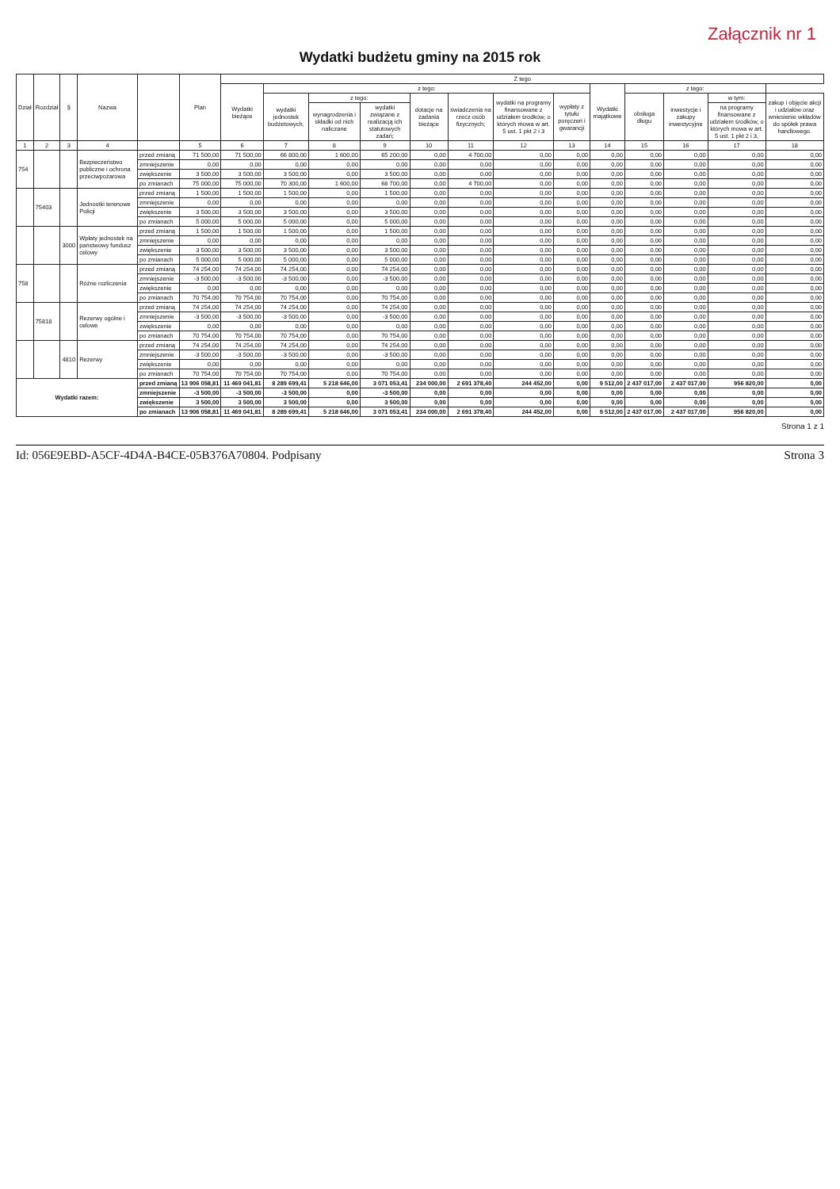Załącznik nr 1
Wydatki budżetu gminy na 2015 rok
| Dział | Rozdział | § | Nazwa | | Plan | Z tego | | | | | | | | | | | | |
| --- | --- | --- | --- | --- | --- | --- | --- | --- | --- | --- | --- | --- | --- | --- | --- | --- | --- | --- |
| | | | | | | Wydatki bieżące | z tego: | | | | | | | Wydatki majątkowe | z tego: | | | |
| | | | | | | | wydatki jednostek budżetowych, | z tego: | | dotacje na zadania bieżące | świadczenia na rzecz osób fizycznych; | wydatki na programy finansowane z udziałem środków, o których mowa w art. 5 ust. 1 pkt 2 i 3 | wypłaty z tytułu poręczeń i gwarancji | | obsługa długu | inwestycje i zakupy inwestycyjne | w tym: | zakup i objęcie akcji i udziałów oraz wniesienie wkładów do spółek prawa handlowego. |
| | | | | | | | | wynagrodzenia i składki od nich naliczane | wydatki związane z realizacją ich statutowych zadań; | | | | | | | | na programy finansowane z udziałem środków, o których mowa w art. 5 ust. 1 pkt 2 i 3, | |
| 1 | 2 | 3 | 4 | | 5 | 6 | 7 | 8 | 9 | 10 | 11 | 12 | 13 | 14 | 15 | 16 | 17 | 18 |
| 754 | | | Bezpieczeństwo publiczne i ochrona przeciwpożarowa | przed zmianą | 71 500,00 | 71 500,00 | 66 800,00 | 1 600,00 | 65 200,00 | 0,00 | 4 700,00 | 0,00 | 0,00 | 0,00 | 0,00 | 0,00 | 0,00 | 0,00 |
| | | | | zmniejszenie | 0,00 | 0,00 | 0,00 | 0,00 | 0,00 | 0,00 | 0,00 | 0,00 | 0,00 | 0,00 | 0,00 | 0,00 | 0,00 | 0,00 |
| | | | | zwiększenie | 3 500,00 | 3 500,00 | 3 500,00 | 0,00 | 3 500,00 | 0,00 | 0,00 | 0,00 | 0,00 | 0,00 | 0,00 | 0,00 | 0,00 | 0,00 |
| | | | | po zmianach | 75 000,00 | 75 000,00 | 70 300,00 | 1 600,00 | 68 700,00 | 0,00 | 4 700,00 | 0,00 | 0,00 | 0,00 | 0,00 | 0,00 | 0,00 | 0,00 |
| | 75403 | | Jednostki terenowe Policji | przed zmianą | 1 500,00 | 1 500,00 | 1 500,00 | 0,00 | 1 500,00 | 0,00 | 0,00 | 0,00 | 0,00 | 0,00 | 0,00 | 0,00 | 0,00 | 0,00 |
| | | | | zmniejszenie | 0,00 | 0,00 | 0,00 | 0,00 | 0,00 | 0,00 | 0,00 | 0,00 | 0,00 | 0,00 | 0,00 | 0,00 | 0,00 | 0,00 |
| | | | | zwiększenie | 3 500,00 | 3 500,00 | 3 500,00 | 0,00 | 3 500,00 | 0,00 | 0,00 | 0,00 | 0,00 | 0,00 | 0,00 | 0,00 | 0,00 | 0,00 |
| | | | | po zmianach | 5 000,00 | 5 000,00 | 5 000,00 | 0,00 | 5 000,00 | 0,00 | 0,00 | 0,00 | 0,00 | 0,00 | 0,00 | 0,00 | 0,00 | 0,00 |
| | | 3000 | Wpłaty jednostek na państwowy fundusz celowy | przed zmianą | 1 500,00 | 1 500,00 | 1 500,00 | 0,00 | 1 500,00 | 0,00 | 0,00 | 0,00 | 0,00 | 0,00 | 0,00 | 0,00 | 0,00 | 0,00 |
| | | | | zmniejszenie | 0,00 | 0,00 | 0,00 | 0,00 | 0,00 | 0,00 | 0,00 | 0,00 | 0,00 | 0,00 | 0,00 | 0,00 | 0,00 | 0,00 |
| | | | | zwiększenie | 3 500,00 | 3 500,00 | 3 500,00 | 0,00 | 3 500,00 | 0,00 | 0,00 | 0,00 | 0,00 | 0,00 | 0,00 | 0,00 | 0,00 | 0,00 |
| | | | | po zmianach | 5 000,00 | 5 000,00 | 5 000,00 | 0,00 | 5 000,00 | 0,00 | 0,00 | 0,00 | 0,00 | 0,00 | 0,00 | 0,00 | 0,00 | 0,00 |
| 758 | | | Różne rozliczenia | przed zmianą | 74 254,00 | 74 254,00 | 74 254,00 | 0,00 | 74 254,00 | 0,00 | 0,00 | 0,00 | 0,00 | 0,00 | 0,00 | 0,00 | 0,00 | 0,00 |
| | | | | zmniejszenie | -3 500,00 | -3 500,00 | -3 500,00 | 0,00 | -3 500,00 | 0,00 | 0,00 | 0,00 | 0,00 | 0,00 | 0,00 | 0,00 | 0,00 | 0,00 |
| | | | | zwiększenie | 0,00 | 0,00 | 0,00 | 0,00 | 0,00 | 0,00 | 0,00 | 0,00 | 0,00 | 0,00 | 0,00 | 0,00 | 0,00 | 0,00 |
| | | | | po zmianach | 70 754,00 | 70 754,00 | 70 754,00 | 0,00 | 70 754,00 | 0,00 | 0,00 | 0,00 | 0,00 | 0,00 | 0,00 | 0,00 | 0,00 | 0,00 |
| | 75818 | | Rezerwy ogólne i celowe | przed zmianą | 74 254,00 | 74 254,00 | 74 254,00 | 0,00 | 74 254,00 | 0,00 | 0,00 | 0,00 | 0,00 | 0,00 | 0,00 | 0,00 | 0,00 | 0,00 |
| | | | | zmniejszenie | -3 500,00 | -3 500,00 | -3 500,00 | 0,00 | -3 500,00 | 0,00 | 0,00 | 0,00 | 0,00 | 0,00 | 0,00 | 0,00 | 0,00 | 0,00 |
| | | | | zwiększenie | 0,00 | 0,00 | 0,00 | 0,00 | 0,00 | 0,00 | 0,00 | 0,00 | 0,00 | 0,00 | 0,00 | 0,00 | 0,00 | 0,00 |
| | | | | po zmianach | 70 754,00 | 70 754,00 | 70 754,00 | 0,00 | 70 754,00 | 0,00 | 0,00 | 0,00 | 0,00 | 0,00 | 0,00 | 0,00 | 0,00 | 0,00 |
| | | 4810 | Rezerwy | przed zmianą | 74 254,00 | 74 254,00 | 74 254,00 | 0,00 | 74 254,00 | 0,00 | 0,00 | 0,00 | 0,00 | 0,00 | 0,00 | 0,00 | 0,00 | 0,00 |
| | | | | zmniejszenie | -3 500,00 | -3 500,00 | -3 500,00 | 0,00 | -3 500,00 | 0,00 | 0,00 | 0,00 | 0,00 | 0,00 | 0,00 | 0,00 | 0,00 | 0,00 |
| | | | | zwiększenie | 0,00 | 0,00 | 0,00 | 0,00 | 0,00 | 0,00 | 0,00 | 0,00 | 0,00 | 0,00 | 0,00 | 0,00 | 0,00 | 0,00 |
| | | | | po zmianach | 70 754,00 | 70 754,00 | 70 754,00 | 0,00 | 70 754,00 | 0,00 | 0,00 | 0,00 | 0,00 | 0,00 | 0,00 | 0,00 | 0,00 | 0,00 |
| Wydatki razem: | | | | przed zmianą | 13 906 058,81 | 11 469 041,81 | 8 289 699,41 | 5 218 646,00 | 3 071 053,41 | 234 000,00 | 2 691 378,40 | 244 452,00 | 0,00 | 9 512,00 | 2 437 017,00 | 2 437 017,00 | 956 820,00 | 0,00 |
| | | | | zmniejszenie | -3 500,00 | -3 500,00 | -3 500,00 | 0,00 | -3 500,00 | 0,00 | 0,00 | 0,00 | 0,00 | 0,00 | 0,00 | 0,00 | 0,00 | 0,00 |
| | | | | zwiększenie | 3 500,00 | 3 500,00 | 3 500,00 | 0,00 | 3 500,00 | 0,00 | 0,00 | 0,00 | 0,00 | 0,00 | 0,00 | 0,00 | 0,00 | 0,00 |
| | | | | po zmianach | 13 906 058,81 | 11 469 041,81 | 8 289 699,41 | 5 218 646,00 | 3 071 053,41 | 234 000,00 | 2 691 378,40 | 244 452,00 | 0,00 | 9 512,00 | 2 437 017,00 | 2 437 017,00 | 956 820,00 | 0,00 |
Strona 1 z 1
Id: 056E9EBD-A5CF-4D4A-B4CE-05B376A70804. Podpisany Strona 3